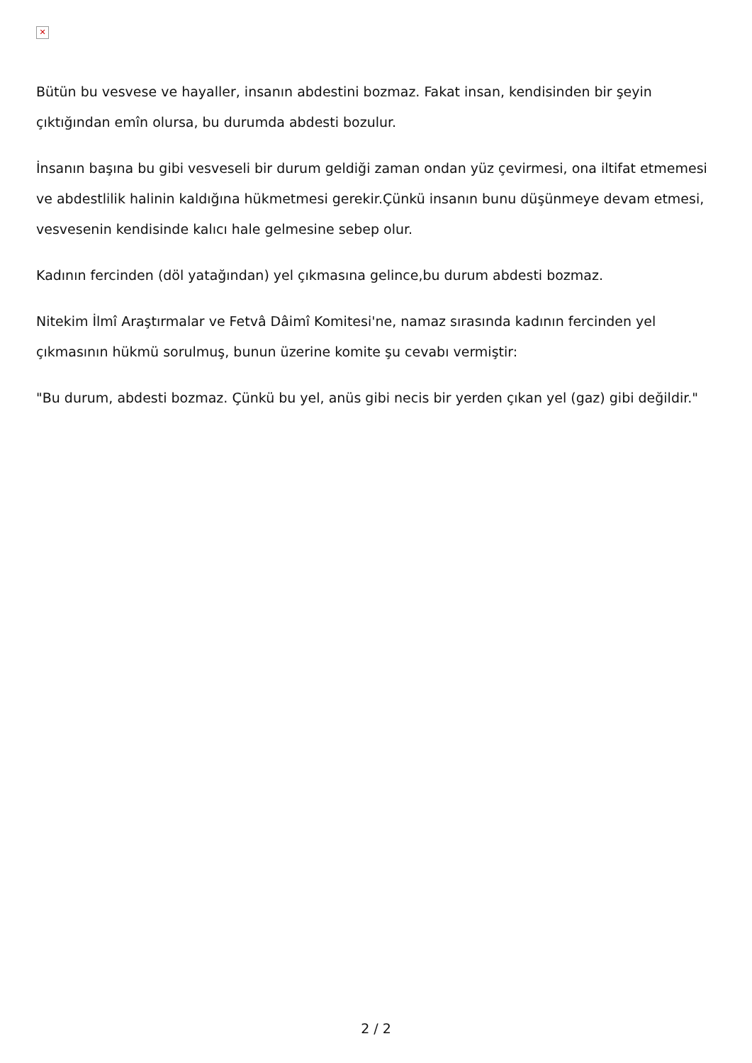✕
Bütün bu vesvese ve hayaller, insanın abdestini bozmaz. Fakat insan, kendisinden bir şeyin çıktığından emîn olursa, bu durumda abdesti bozulur.
İnsanın başına bu gibi vesveseli bir durum geldiği zaman ondan yüz çevirmesi, ona iltifat etmemesi ve abdestlilik halinin kaldığına hükmetmesi gerekir.Çünkü insanın bunu düşünmeye devam etmesi, vesvesenin kendisinde kalıcı hale gelmesine sebep olur.
Kadının fercinden (döl yatağından) yel çıkmasına gelince,bu durum abdesti bozmaz.
Nitekim İlmî Araştırmalar ve Fetvâ Dâimî Komitesi'ne, namaz sırasında kadının fercinden yel çıkmasının hükmü sorulmuş, bunun üzerine komite şu cevabı vermiştir:
"Bu durum, abdesti bozmaz. Çünkü bu yel, anüs gibi necis bir yerden çıkan yel (gaz) gibi değildir."
2 / 2